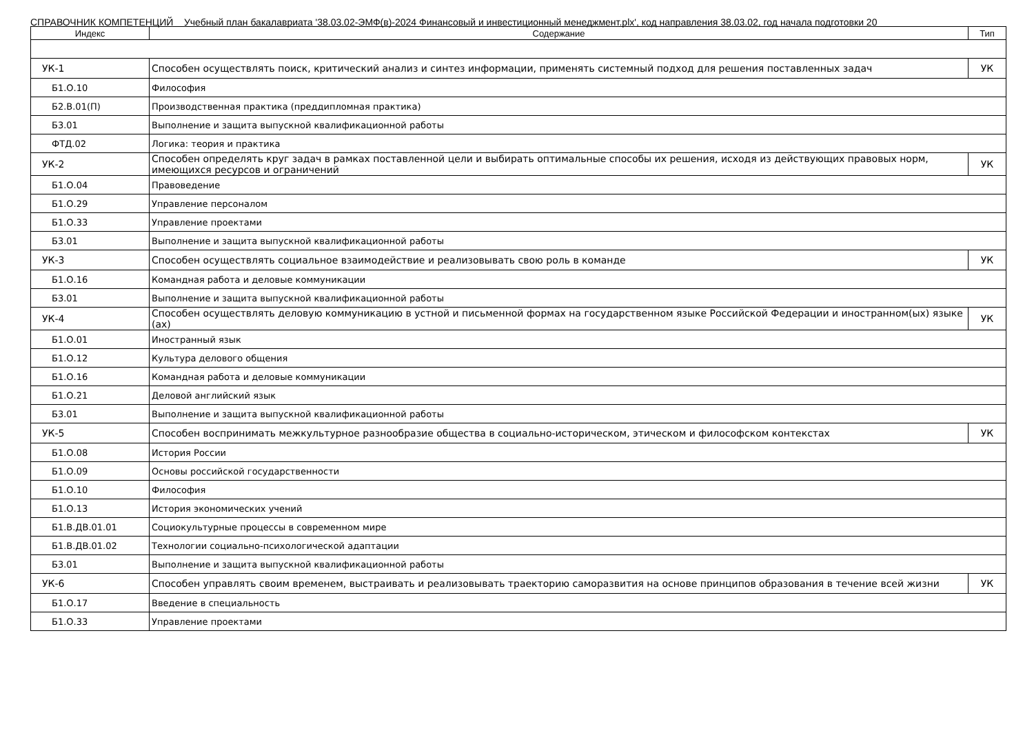СПРАВОЧНИК КОМПЕТЕНЦИЙ Учебный план бакалавриата '38.03.02-ЭМФ(в)-2024 Финансовый и инвестиционный менеджмент.plx', код направления 38.03.02, год начала подготовки 20
| Индекс | Содержание | Тип |
| --- | --- | --- |
| УК-1 | Способен осуществлять поиск, критический анализ и синтез информации, применять системный подход для решения поставленных задач | УК |
| Б1.О.10 | Философия | |
| Б2.В.01(П) | Производственная практика (преддипломная практика) | |
| Б3.01 | Выполнение и защита выпускной квалификационной работы | |
| ФТД.02 | Логика: теория и практика | |
| УК-2 | Способен определять круг задач в рамках поставленной цели и выбирать оптимальные способы их решения, исходя из действующих правовых норм, имеющихся ресурсов и ограничений | УК |
| Б1.О.04 | Правоведение | |
| Б1.О.29 | Управление персоналом | |
| Б1.О.33 | Управление проектами | |
| Б3.01 | Выполнение и защита выпускной квалификационной работы | |
| УК-3 | Способен осуществлять социальное взаимодействие и реализовывать свою роль в команде | УК |
| Б1.О.16 | Командная работа и деловые коммуникации | |
| Б3.01 | Выполнение и защита выпускной квалификационной работы | |
| УК-4 | Способен осуществлять деловую коммуникацию в устной и письменной формах на государственном языке Российской Федерации и иностранном(ых) языке (ах) | УК |
| Б1.О.01 | Иностранный язык | |
| Б1.О.12 | Культура делового общения | |
| Б1.О.16 | Командная работа и деловые коммуникации | |
| Б1.О.21 | Деловой английский язык | |
| Б3.01 | Выполнение и защита выпускной квалификационной работы | |
| УК-5 | Способен воспринимать межкультурное разнообразие общества в социально-историческом, этическом и философском контекстах | УК |
| Б1.О.08 | История России | |
| Б1.О.09 | Основы российской государственности | |
| Б1.О.10 | Философия | |
| Б1.О.13 | История экономических учений | |
| Б1.В.ДВ.01.01 | Социокультурные процессы в современном мире | |
| Б1.В.ДВ.01.02 | Технологии социально-психологической адаптации | |
| Б3.01 | Выполнение и защита выпускной квалификационной работы | |
| УК-6 | Способен управлять своим временем, выстраивать и реализовывать траекторию саморазвития на основе принципов образования в течение всей жизни | УК |
| Б1.О.17 | Введение в специальность | |
| Б1.О.33 | Управление проектами | |